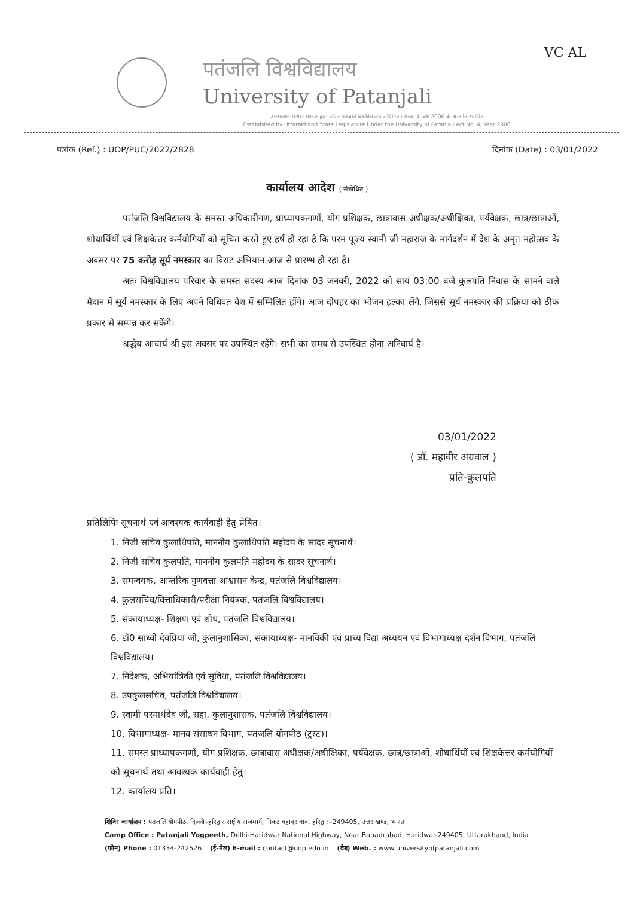VC AL
पतंजलि विश्वविद्यालय
University of Patanjali
उत्तराखण्ड विधान मण्डल द्वारा पारित पतंजलि विश्वविद्यालय अधिनियम संख्या 4, वर्ष 2006 के अन्तर्गत स्थापित
Established by Uttarakhand State Legislature Under the University of Patanjali Act No. 4, Year 2006
पत्रांक (Ref.) : UOP/PUC/2022/2828 दिनांक (Date) : 03/01/2022
कार्यालय आदेश ( संशोधित )
पतंजलि विश्वविद्यालय के समस्त अधिकारीगण, प्राध्यापकगणों, योग प्रशिक्षक, छात्रावास अधीक्षक/अधीक्षिका, पर्यवेक्षक, छात्र/छात्राओं, शोधार्थियों एवं शिक्षकेत्तर कर्मयोगियों को सूचित करते हुए हर्ष हो रहा है कि परम पूज्य स्वामी जी महाराज के मार्गदर्शन में देश के अमृत महोत्सव के अवसर पर 75 करोड़ सूर्य नमस्कार का विराट अभियान आज से प्रारम्भ हो रहा है।
अतः विश्वविद्यालय परिवार के समस्त सदस्य आज दिनांक 03 जनवरी, 2022 को सायं 03:00 बजे कुलपति निवास के सामने वाले मैदान में सूर्य नमस्कार के लिए अपने विधिवत वेश में सम्मिलित होंगे। आज दोपहर का भोजन हल्का लेंगे, जिससे सूर्य नमस्कार की प्रक्रिया को ठीक प्रकार से सम्पन्न कर सकेंगे।
श्रद्धेय आचार्य श्री इस अवसर पर उपस्थित रहेंगे। सभी का समय से उपस्थित होना अनिवार्य है।
03/01/2022
( डॉ. महावीर अग्रवाल )
प्रति-कुलपति
प्रतिलिपिः सूचनार्थ एवं आवश्यक कार्यवाही हेतु प्रेषित।
1. निजी सचिव कुलाधिपति, माननीय कुलाधिपति महोदय के सादर सूचनार्थ।
2. निजी सचिव कुलपति, माननीय कुलपति महोदय के सादर सूचनार्थ।
3. समन्वयक, आन्तरिक गुणवत्ता आश्वासन केन्द्र, पतंजलि विश्वविद्यालय।
4. कुलसचिव/वित्ताधिकारी/परीक्षा नियंत्रक, पतंजलि विश्वविद्यालय।
5. संकायाध्यक्ष- शिक्षण एवं शोध, पतंजलि विश्वविद्यालय।
6. डॉ0 साध्वी देवप्रिया जी, कुलानुशासिका, संकायाध्यक्ष- मानविकी एवं प्राच्य विद्या अध्ययन एवं विभागाध्यक्ष दर्शन विभाग, पतंजलि विश्वविद्यालय।
7. निदेशक, अभियांत्रिकी एवं सुविधा, पतंजलि विश्वविद्यालय।
8. उपकुलसचिव, पतंजलि विश्वविद्यालय।
9. स्वामी परमार्थदेव जी, सहा. कुलानुशासक, पतंजलि विश्वविद्यालय।
10. विभागाध्यक्ष- मानव संसाधन विभाग, पतंजलि योगपीठ (ट्रस्ट)।
11. समस्त प्राध्यापकगणों, योग प्रशिक्षक, छात्रावास अधीक्षक/अधीक्षिका, पर्यवेक्षक, छात्र/छात्राओं, शोधार्थियों एवं शिक्षकेत्तर कर्मयोगियों को सूचनार्थ तथा आवश्यक कार्यवाही हेतु।
12. कार्यालय प्रति।
शिविर कार्यालय : पतंजलि योगपीठ, दिल्ली–हरिद्वार राष्ट्रीय राजमार्ग, निकट बहादराबाद, हरिद्वार–249405, उत्तराखण्ड, भारत
Camp Office : Patanjali Yogpeeth, Delhi-Haridwar National Highway, Near Bahadrabad, Haridwar-249405, Uttarakhand, India
(फोन) Phone : 01334-242526 (ई-मेल) E-mail : contact@uop.edu.in (वेब) Web. : www.universityofpatanjali.com